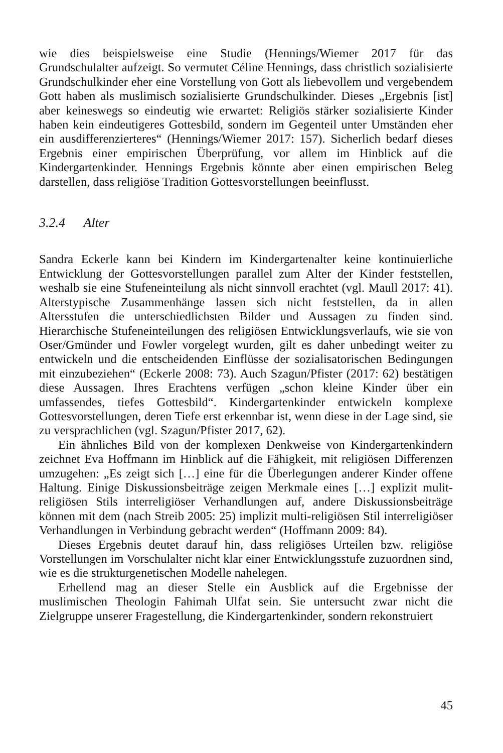wie dies beispielsweise eine Studie (Hennings/Wiemer 2017 für das Grundschulalter aufzeigt. So vermutet Céline Hennings, dass christlich sozialisierte Grundschulkinder eher eine Vorstellung von Gott als liebevollem und vergebendem Gott haben als muslimisch sozialisierte Grundschulkinder. Dieses „Ergebnis [ist] aber keineswegs so eindeutig wie erwartet: Religiös stärker sozialisierte Kinder haben kein eindeutigeres Gottesbild, sondern im Gegenteil unter Umständen eher ein ausdifferenzierteres“ (Hennings/Wiemer 2017: 157). Sicherlich bedarf dieses Ergebnis einer empirischen Überprüfung, vor allem im Hinblick auf die Kindergartenkinder. Hennings Ergebnis könnte aber einen empirischen Beleg darstellen, dass religiöse Tradition Gottesvorstellungen beeinflusst.
3.2.4 Alter
Sandra Eckerle kann bei Kindern im Kindergartenalter keine kontinuierliche Entwicklung der Gottesvorstellungen parallel zum Alter der Kinder feststellen, weshalb sie eine Stufeneinteilung als nicht sinnvoll erachtet (vgl. Maull 2017: 41). Alterstypische Zusammenhänge lassen sich nicht feststellen, da in allen Altersstufen die unterschiedlichsten Bilder und Aussagen zu finden sind. Hierarchische Stufeneinteilungen des religiösen Entwicklungsverlaufs, wie sie von Oser/Gmünder und Fowler vorgelegt wurden, gilt es daher unbedingt weiter zu entwickeln und die entscheidenden Einflüsse der sozialisatorischen Bedingungen mit einzubeziehen“ (Eckerle 2008: 73). Auch Szagun/Pfister (2017: 62) bestätigen diese Aussagen. Ihres Erachtens verfügen „schon kleine Kinder über ein umfassendes, tiefes Gottesbild“. Kindergartenkinder entwickeln komplexe Gottesvorstellungen, deren Tiefe erst erkennbar ist, wenn diese in der Lage sind, sie zu versprachlichen (vgl. Szagun/Pfister 2017, 62).
Ein ähnliches Bild von der komplexen Denkweise von Kindergartenkindern zeichnet Eva Hoffmann im Hinblick auf die Fähigkeit, mit religiösen Differenzen umzugehen: „Es zeigt sich […] eine für die Überlegungen anderer Kinder offene Haltung. Einige Diskussionsbeiträge zeigen Merkmale eines […] explizit mulit-religiösen Stils interreligiöser Verhandlungen auf, andere Diskussionsbeiträge können mit dem (nach Streib 2005: 25) implizit multi-religiösen Stil interreligiöser Verhandlungen in Verbindung gebracht werden“ (Hoffmann 2009: 84).
Dieses Ergebnis deutet darauf hin, dass religiöses Urteilen bzw. religiöse Vorstellungen im Vorschulalter nicht klar einer Entwicklungsstufe zuzuordnen sind, wie es die strukturgenetischen Modelle nahelegen.
Erhellend mag an dieser Stelle ein Ausblick auf die Ergebnisse der muslimischen Theologin Fahimah Ulfat sein. Sie untersucht zwar nicht die Zielgruppe unserer Fragestellung, die Kindergartenkinder, sondern rekonstruiert
45